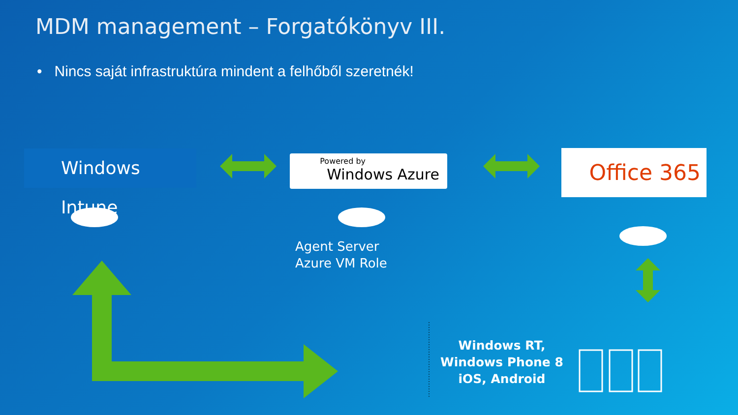MDM management – Forgatókönyv III.
• Nincs saját infrastruktúra mindent a felhőből szeretnék!
Windows Intune Powered by
Windows Azure
Office 365
Agent Server
Azure VM Role
Windows RT,
Windows Phone 8
iOS, Android